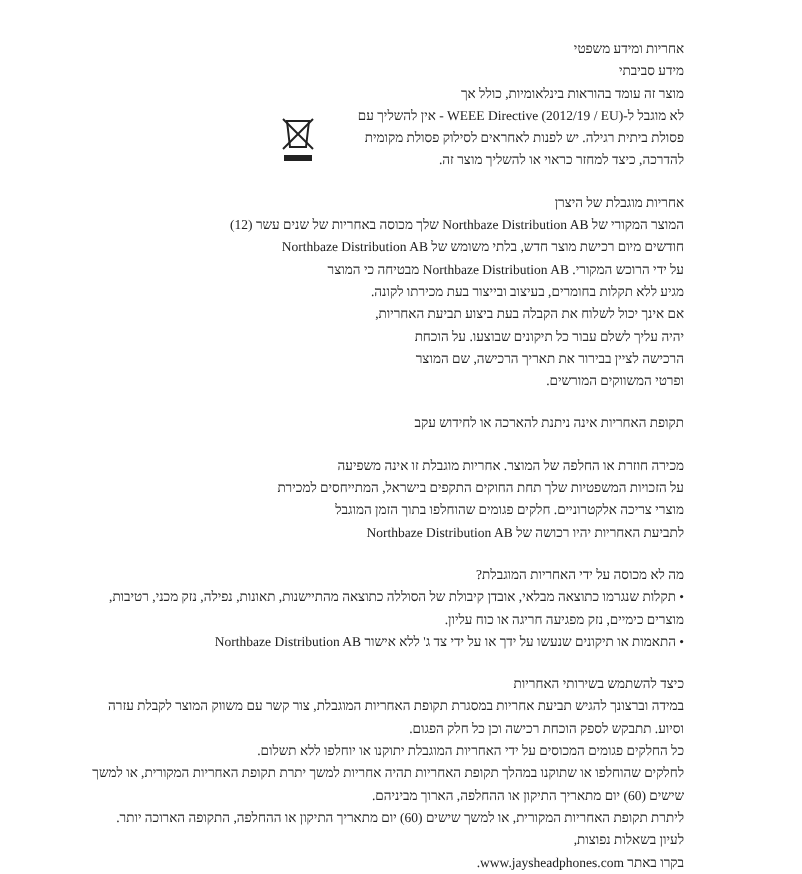אחריות ומידע משפטי
מידע סביבתי
מוצר זה עומד בהוראות בינלאומיות, כולל אך
לא מוגבל ל-WEEE Directive (2012/19 / EU) - אין להשליך עם
פסולת ביתית רגילה. יש לפנות לאחראים לסילוק פסולת מקומית
להדרכה, כיצד למחזר כראוי או להשליך מוצר זה.
אחריות מוגבלת של היצרן
המוצר המקורי של Northbaze Distribution AB שלך מכוסה באחריות של שנים עשר (12)
חודשים מיום רכישת מוצר חדש, בלתי משומש של Northbaze Distribution AB
על ידי הרוכש המקורי. Northbaze Distribution AB מבטיחה כי המוצר
מגיע ללא תקלות בחומרים, בעיצוב ובייצור בעת מכירתו לקונה.
אם אינך יכול לשלוח את הקבלה בעת ביצוע תביעת האחריות,
יהיה עליך לשלם עבור כל תיקונים שבוצעו. על הוכחת
הרכישה לציין בבירור את תאריך הרכישה, שם המוצר
ופרטי המשווקים המורשים.
תקופת האחריות אינה ניתנת להארכה או לחידוש עקב
מכירה חוזרת או החלפה של המוצר. אחריות מוגבלת זו אינה משפיעה
על הזכויות המשפטיות שלך תחת החוקים התקפים בישראל, המתייחסים למכירת
מוצרי צריכה אלקטרוניים. חלקים פגומים שהוחלפו בתוך הזמן המוגבל
לתביעת האחריות יהיו רכושה של Northbaze Distribution AB
מה לא מכוסה על ידי האחריות המוגבלת?
• תקלות שנגרמו כתוצאה מבלאי, אובדן קיבולת של הסוללה כתוצאה מהתיישנות, תאונות, נפילה, נזק מכני, רטיבות,
מוצרים כימיים, נזק מפגיעה חריגה או כוח עליון.
• התאמות או תיקונים שנעשו על ידך או על ידי צד ג' ללא אישור Northbaze Distribution AB
כיצד להשתמש בשירותי האחריות
במידה וברצונך להגיש תביעת אחריות במסגרת תקופת האחריות המוגבלת, צור קשר עם משווק המוצר לקבלת עזרה
וסיוע. תתבקש לספק הוכחת רכישה וכן כל חלק הפגום.
כל החלקים פגומים המכוסים על ידי האחריות המוגבלת יתוקנו או יוחלפו ללא תשלום.
לחלקים שהוחלפו או שתוקנו במהלך תקופת האחריות תהיה אחריות למשך יתרת תקופת האחריות המקורית, או למשך
שישים (60) יום מתאריך התיקון או ההחלפה, הארוך מביניהם.
ליתרת תקופת האחריות המקורית, או למשך שישים (60) יום מתאריך התיקון או ההחלפה, התקופה הארוכה יותר.
לעיון בשאלות נפוצות,
בקרו באתר www.jaysheadphones.com.